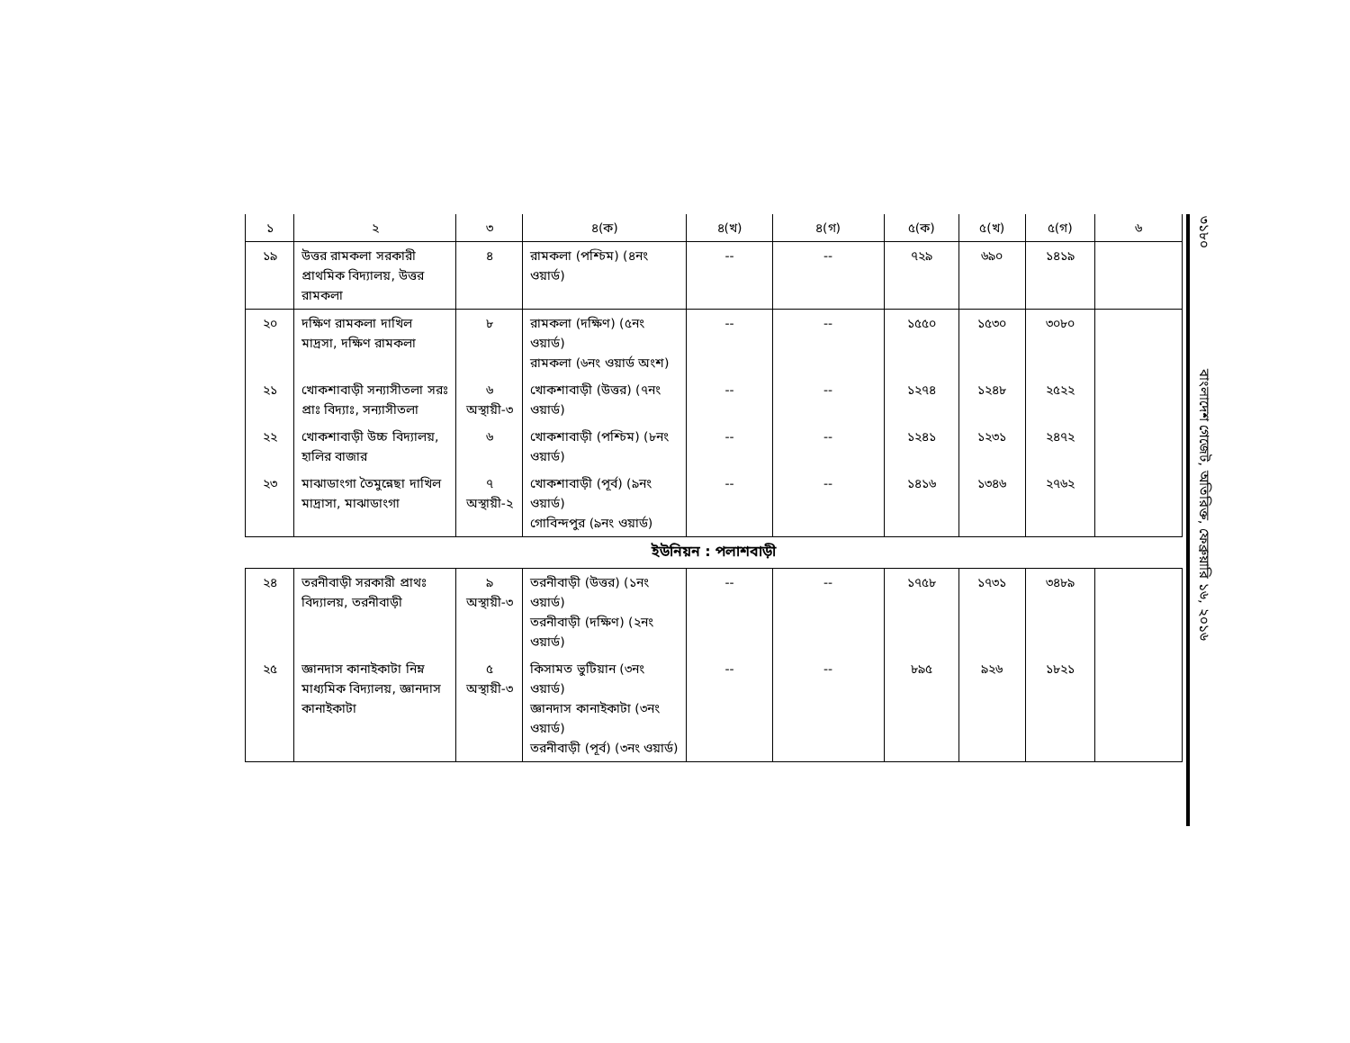| ১ | ২ | ৩ | ৪(ক) | ৪(খ) | ৪(গ) | ৫(ক) | ৫(খ) | ৫(গ) | ৬ |
| --- | --- | --- | --- | --- | --- | --- | --- | --- | --- |
| ১৯ | উত্তর রামকলা সরকারী প্রাথমিক বিদ্যালয়, উত্তর রামকলা | ৪ | রামকলা (পশ্চিম) (৪নং ওয়ার্ড) | -- | -- | ৭২৯ | ৬৯০ | ১৪১৯ | |
| ২০ | দক্ষিণ রামকলা দাখিল মাদ্রসা, দক্ষিণ রামকলা | ৮ | রামকলা (দক্ষিণ) (৫নং ওয়ার্ড) রামকলা (৬নং ওয়ার্ড অংশ) | -- | -- | ১৫৫০ | ১৫৩০ | ৩০৮০ | |
| ২১ | খোকশাবাড়ী সন্যাসীতলা সরঃ প্রাঃ বিদ্যাঃ, সন্যাসীতলা | ৬ অস্থায়ী-৩ | খোকশাবাড়ী (উত্তর) (৭নং ওয়ার্ড) | -- | -- | ১২৭৪ | ১২৪৮ | ২৫২২ | |
| ২২ | খোকশাবাড়ী উচ্চ বিদ্যালয়, হালির বাজার | ৬ | খোকশাবাড়ী (পশ্চিম) (৮নং ওয়ার্ড) | -- | -- | ১২৪১ | ১২৩১ | ২৪৭২ | |
| ২৩ | মাঝাডাংগা তৈমুন্নেছা দাখিল মাদ্রাসা, মাঝাডাংগা | ৭ অস্থায়ী-২ | খোকশাবাড়ী (পূর্ব) (৯নং ওয়ার্ড) গোবিন্দপুর (৯নং ওয়ার্ড) | -- | -- | ১৪১৬ | ১৩৪৬ | ২৭৬২ | |
ইউনিয়ন : পলাশবাড়ী
| ২৪ | তরনীবাড়ী সরকারী প্রাথঃ বিদ্যালয়, তরনীবাড়ী | ৯ অস্থায়ী-৩ | তরনীবাড়ী (উত্তর) (১নং ওয়ার্ড) তরনীবাড়ী (দক্ষিণ) (২নং ওয়ার্ড) | -- | -- | ১৭৫৮ | ১৭৩১ | ৩৪৮৯ | |
| ২৫ | জ্ঞানদাস কানাইকাটা নিম্ন মাধ্যমিক বিদ্যালয়, জ্ঞানদাস কানাইকাটা | ৫ অস্থায়ী-৩ | কিসামত ভুটিয়ান (৩নং ওয়ার্ড) জ্ঞানদাস কানাইকাটা (৩নং ওয়ার্ড) তরনীবাড়ী (পূর্ব) (৩নং ওয়ার্ড) | -- | -- | ৮৯৫ | ৯২৬ | ১৮২১ | |
৩১৮০ বাংলাদেশ গেজেট, অতিরিক্ত, ফেব্রুয়ারি ১৬, ২০১৬